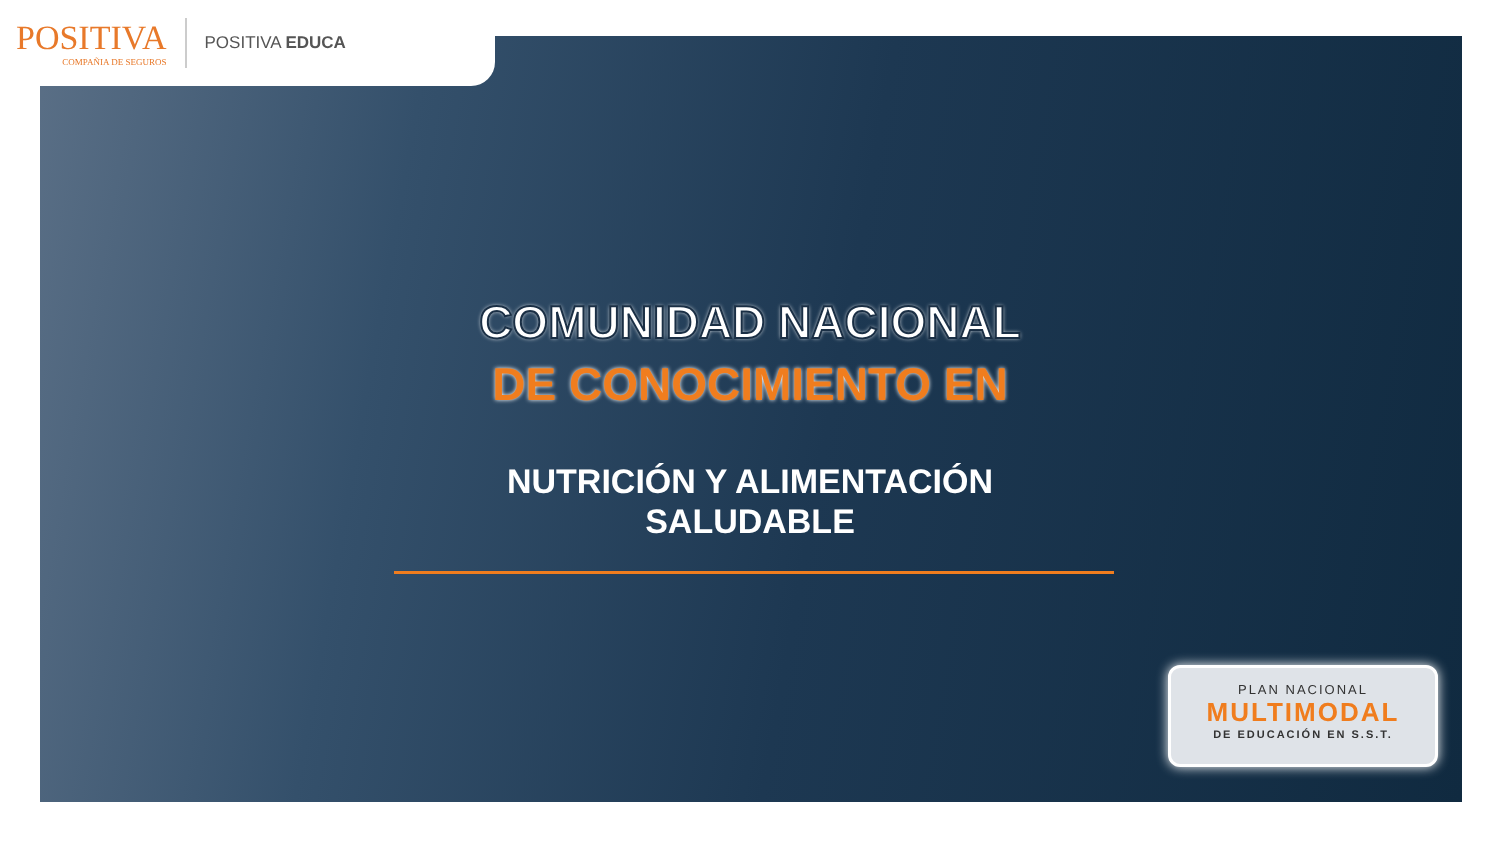POSITIVA
COMPAÑIA DE SEGUROS
POSITIVA EDUCA
COMUNIDAD NACIONAL
DE CONOCIMIENTO EN
NUTRICIÓN Y ALIMENTACIÓN
SALUDABLE
PLAN NACIONAL
MULTIMODAL
DE EDUCACIÓN EN S.S.T.